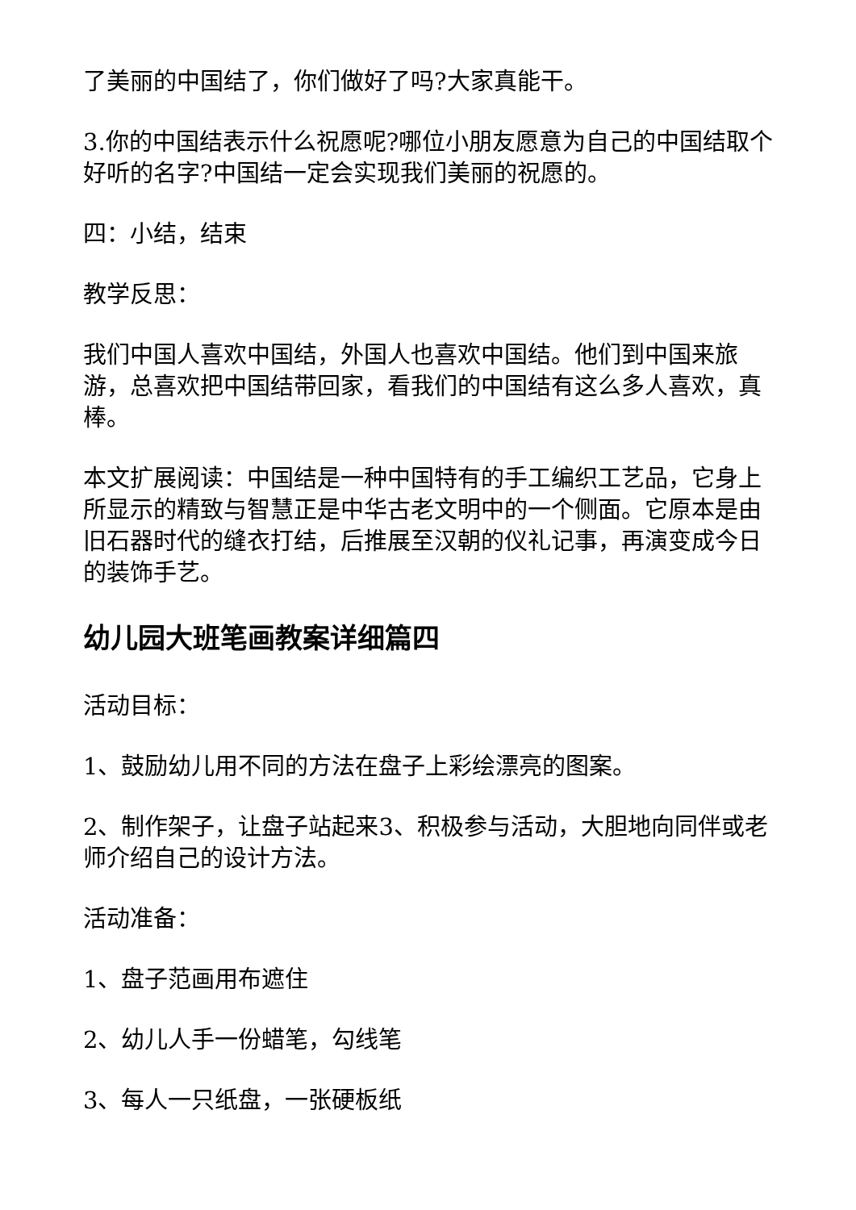了美丽的中国结了，你们做好了吗?大家真能干。
3.你的中国结表示什么祝愿呢?哪位小朋友愿意为自己的中国结取个好听的名字?中国结一定会实现我们美丽的祝愿的。
四：小结，结束
教学反思：
我们中国人喜欢中国结，外国人也喜欢中国结。他们到中国来旅游，总喜欢把中国结带回家，看我们的中国结有这么多人喜欢，真棒。
本文扩展阅读：中国结是一种中国特有的手工编织工艺品，它身上所显示的精致与智慧正是中华古老文明中的一个侧面。它原本是由旧石器时代的缝衣打结，后推展至汉朝的仪礼记事，再演变成今日的装饰手艺。
幼儿园大班笔画教案详细篇四
活动目标：
1、鼓励幼儿用不同的方法在盘子上彩绘漂亮的图案。
2、制作架子，让盘子站起来3、积极参与活动，大胆地向同伴或老师介绍自己的设计方法。
活动准备：
1、盘子范画用布遮住
2、幼儿人手一份蜡笔，勾线笔
3、每人一只纸盘，一张硬板纸